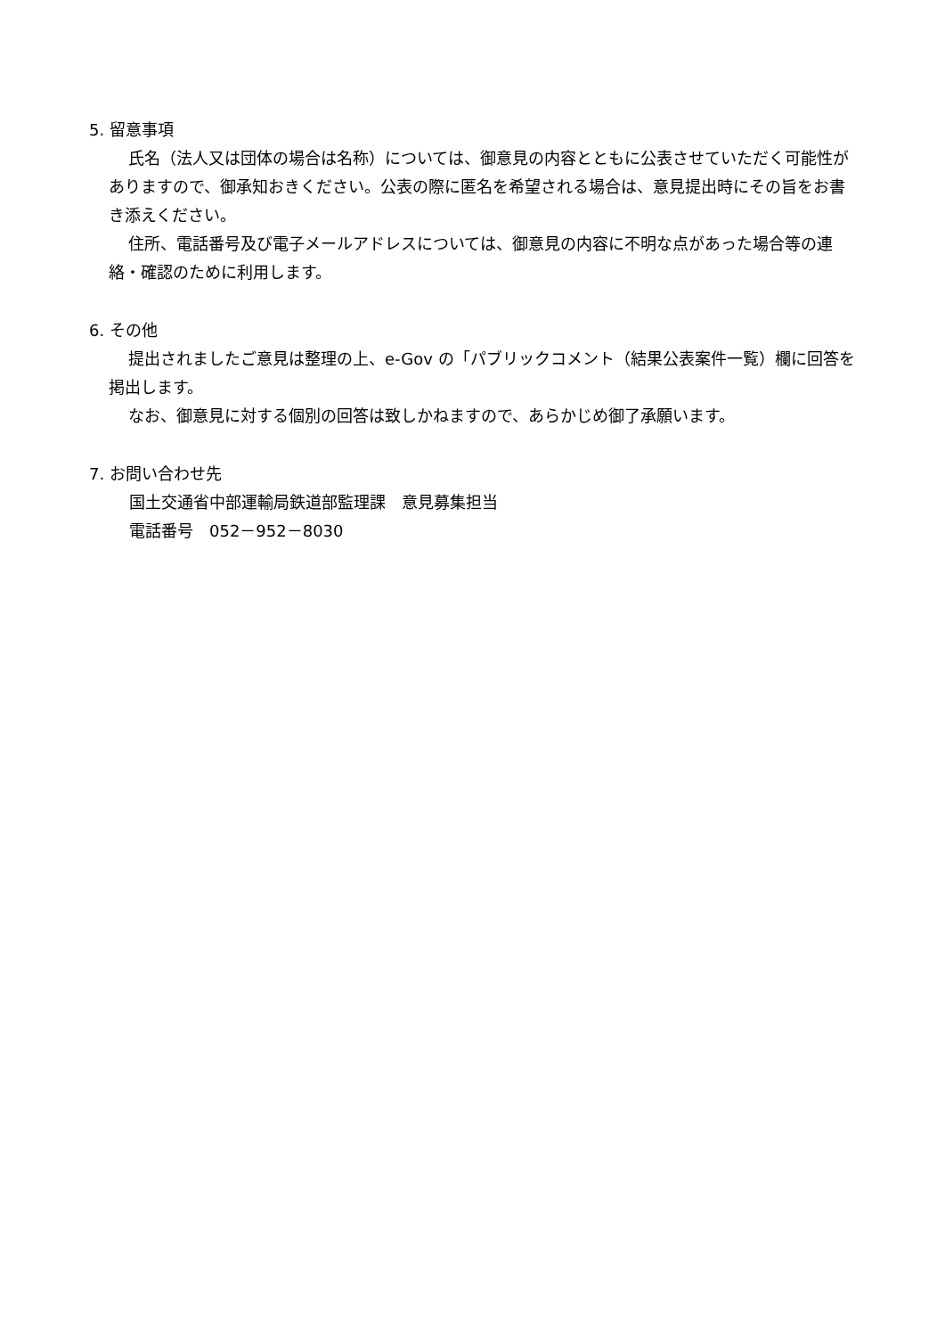5. 留意事項
氏名（法人又は団体の場合は名称）については、御意見の内容とともに公表させていただく可能性がありますので、御承知おきください。公表の際に匿名を希望される場合は、意見提出時にその旨をお書き添えください。
住所、電話番号及び電子メールアドレスについては、御意見の内容に不明な点があった場合等の連絡・確認のために利用します。
6. その他
提出されましたご意見は整理の上、e-Gov の「パブリックコメント（結果公表案件一覧）欄に回答を掲出します。
なお、御意見に対する個別の回答は致しかねますので、あらかじめ御了承願います。
7. お問い合わせ先
国土交通省中部運輸局鉄道部監理課　意見募集担当
電話番号　052－952－8030